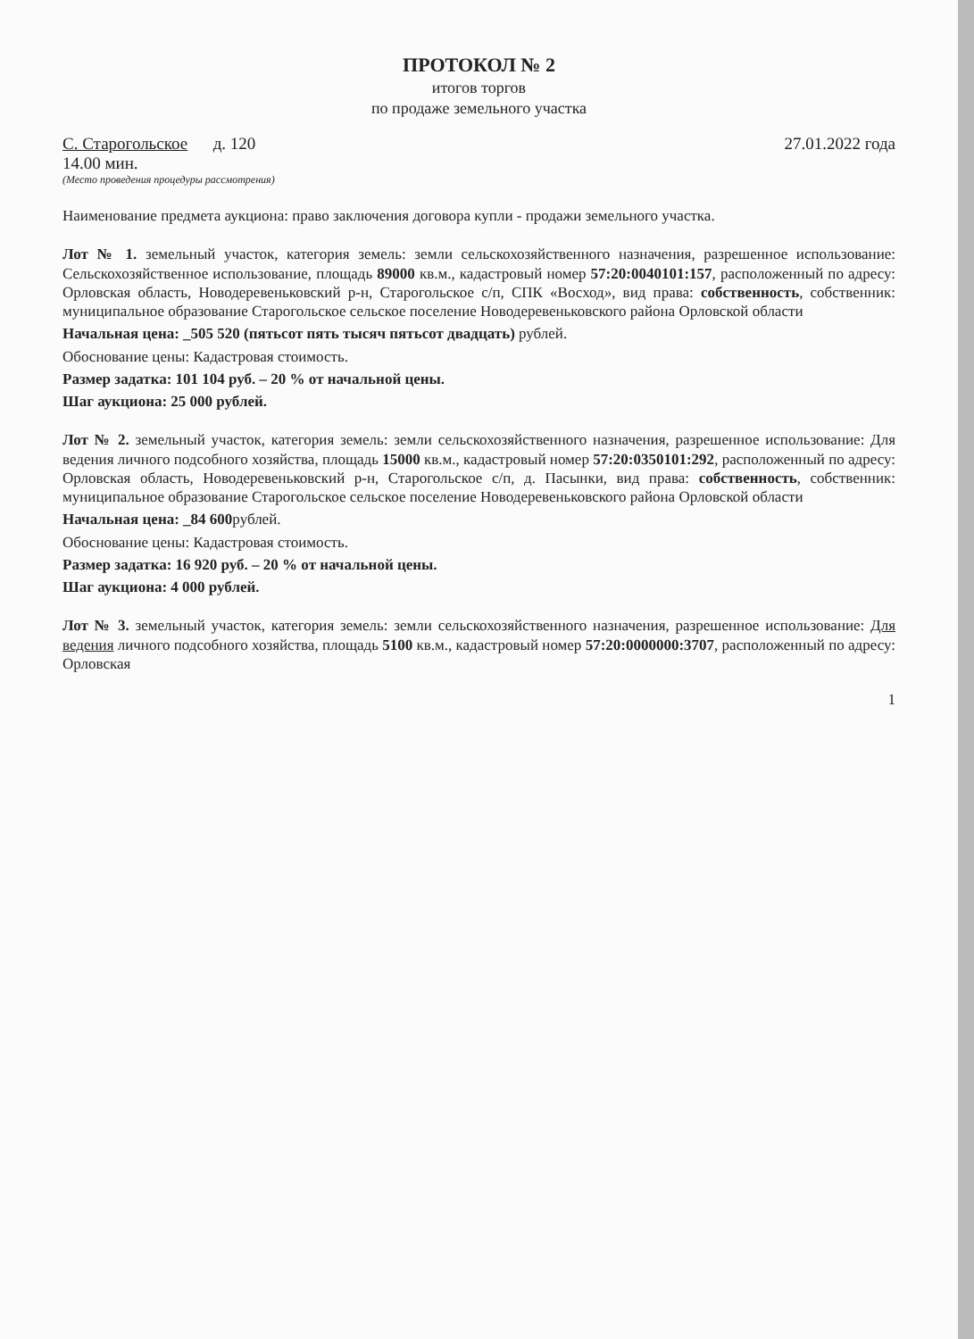ПРОТОКОЛ № 2
итогов торгов
по продаже земельного участка
С. Старогольское д. 120 27.01.2022 года
14.00 мин.
(Место проведения процедуры рассмотрения)
Наименование предмета аукциона: право заключения договора купли - продажи земельного участка.
Лот № 1. земельный участок, категория земель: земли сельскохозяйственного назначения, разрешенное использование: Сельскохозяйственное использование, площадь 89000 кв.м., кадастровый номер 57:20:0040101:157, расположенный по адресу: Орловская область, Новодеревеньковский р-н, Старогольское с/п, СПК «Восход», вид права: собственность, собственник: муниципальное образование Старогольское сельское поселение Новодеревеньковского района Орловской области
Начальная цена: _505 520 (пятьсот пять тысяч пятьсот двадцать) рублей.
Обоснование цены: Кадастровая стоимость.
Размер задатка: 101 104 руб. – 20 % от начальной цены.
Шаг аукциона: 25 000 рублей.
Лот № 2. земельный участок, категория земель: земли сельскохозяйственного назначения, разрешенное использование: Для ведения личного подсобного хозяйства, площадь 15000 кв.м., кадастровый номер 57:20:0350101:292, расположенный по адресу: Орловская область, Новодеревеньковский р-н, Старогольское с/п, д. Пасынки, вид права: собственность, собственник: муниципальное образование Старогольское сельское поселение Новодеревеньковского района Орловской области
Начальная цена: _84 600рублей.
Обоснование цены: Кадастровая стоимость.
Размер задатка: 16 920 руб. – 20 % от начальной цены.
Шаг аукциона: 4 000 рублей.
Лот № 3. земельный участок, категория земель: земли сельскохозяйственного назначения, разрешенное использование: Для ведения личного подсобного хозяйства, площадь 5100 кв.м., кадастровый номер 57:20:0000000:3707, расположенный по адресу: Орловская
1